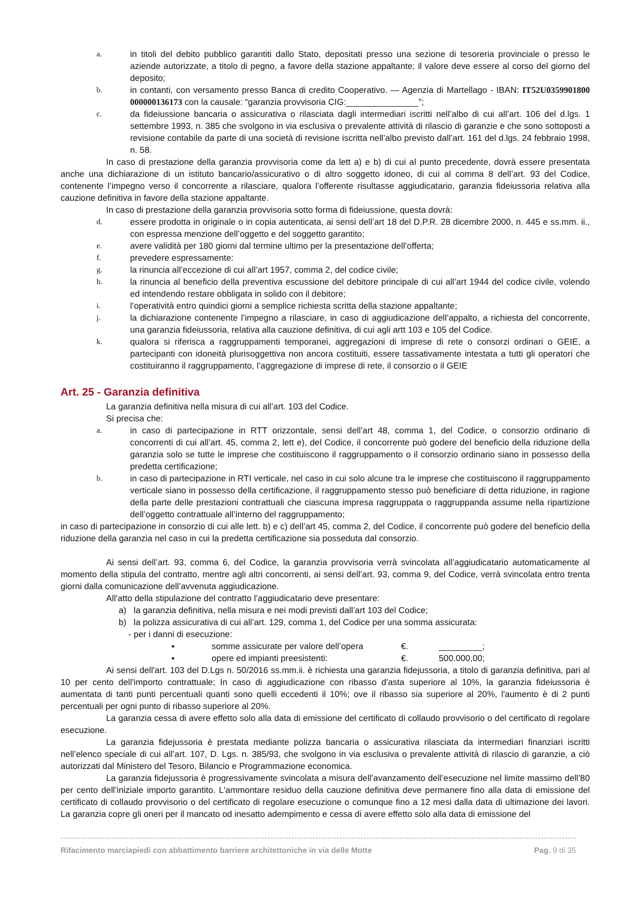a. in titoli del debito pubblico garantiti dallo Stato, depositati presso una sezione di tesoreria provinciale o presso le aziende autorizzate, a titolo di pegno, a favore della stazione appaltante; il valore deve essere al corso del giorno del deposito;
b. in contanti, con versamento presso Banca di credito Cooperativo. — Agenzia di Martellago - IBAN: IT52U0359901800 000000136173 con la causale: “garanzia provvisoria CIG:_______________”;
c. da fideiussione bancaria o assicurativa o rilasciata dagli intermediari iscritti nell’albo di cui all’art. 106 del d.lgs. 1 settembre 1993, n. 385 che svolgono in via esclusiva o prevalente attività di rilascio di garanzie e che sono sottoposti a revisione contabile da parte di una società di revisione iscritta nell’albo previsto dall’art. 161 del d.lgs. 24 febbraio 1998, n. 58.
In caso di prestazione della garanzia provvisoria come da lett a) e b) di cui al punto precedente, dovrà essere presentata anche una dichiarazione di un istituto bancario/assicurativo o di altro soggetto idoneo, di cui al comma 8 dell’art. 93 del Codice, contenente l’impegno verso il concorrente a rilasciare, qualora l’offerente risultasse aggiudicatario, garanzia fideiussoria relativa alla cauzione definitiva in favore della stazione appaltante.
In caso di prestazione della garanzia provvisoria sotto forma di fideiussione, questa dovrà:
d. essere prodotta in originale o in copia autenticata, ai sensi dell’art 18 del D.P.R. 28 dicembre 2000, n. 445 e ss.mm. ii., con espressa menzione dell’oggetto e del soggetto garantito;
e. avere validità per 180 giorni dal termine ultimo per la presentazione dell’offerta;
f. prevedere espressamente:
g. la rinuncia all’eccezione di cui all’art 1957, comma 2, del codice civile;
h. la rinuncia al beneficio della preventiva escussione del debitore principale di cui all’art 1944 del codice civile, volendo ed intendendo restare obbligata in solido con il debitore;
i. l’operatività entro quindici giorni a semplice richiesta scritta della stazione appaltante;
j. la dichiarazione contenente l’impegno a rilasciare, in caso di aggiudicazione dell’appalto, a richiesta del concorrente, una garanzia fideiussoria, relativa alla cauzione definitiva, di cui agli artt 103 e 105 del Codice.
k. qualora si riferisca a raggruppamenti temporanei, aggregazioni di imprese di rete o consorzi ordinari o GEIE, a partecipanti con idoneità plurisoggettiva non ancora costituiti, essere tassativamente intestata a tutti gli operatori che costituiranno il raggruppamento, l’aggregazione di imprese di rete, il consorzio o il GEIE
Art. 25 - Garanzia definitiva
La garanzia definitiva nella misura di cui all’art. 103 del Codice.
Si precisa che:
a. in caso di partecipazione in RTT orizzontale, sensi dell’art 48, comma 1, del Codice, o consorzio ordinario di concorrenti di cui all’art. 45, comma 2, lett e), del Codice, il concorrente può godere del beneficio della riduzione della garanzia solo se tutte le imprese che costituiscono il raggruppamento o il consorzio ordinario siano in possesso della predetta certificazione;
b. in caso di partecipazione in RTI verticale, nel caso in cui solo alcune tra le imprese che costituiscono il raggruppamento verticale siano in possesso della certificazione, il raggruppamento stesso può beneficiare di detta riduzione, in ragione della parte delle prestazioni contrattuali che ciascuna impresa raggruppata o raggruppanda assume nella ripartizione dell’oggetto contrattuale all’interno del raggruppamento;
in caso di partecipazione in consorzio di cui alle lett. b) e c) dell’art 45, comma 2, del Codice, il concorrente può godere del beneficio della riduzione della garanzia nel caso in cui la predetta certificazione sia posseduta dal consorzio.
Ai sensi dell’art. 93, comma 6, del Codice, la garanzia provvisoria verrà svincolata all’aggiudicatario automaticamente al momento della stipula del contratto, mentre agli altri concorrenti, ai sensi dell’art. 93, comma 9, del Codice, verrà svincolata entro trenta giorni dalla comunicazione dell’avvenuta aggiudicazione.
All’atto della stipulazione del contratto l’aggiudicatario deve presentare:
a) la garanzia definitiva, nella misura e nei modi previsti dall’art 103 del Codice;
b) la polizza assicurativa di cui all’art. 129, comma 1, del Codice per una somma assicurata:
- per i danni di esecuzione:
▪ somme assicurate per valore dell’opera €. _________;
▪ opere ed impianti preesistenti: €. 500.000,00;
Ai sensi dell'art. 103 del D.Lgs n. 50/2016 ss.mm.ii. è richiesta una garanzia fidejussoria, a titolo di garanzia definitiva, pari al 10 per cento dell'importo contrattuale; In caso di aggiudicazione con ribasso d'asta superiore al 10%, la garanzia fideiussoria è aumentata di tanti punti percentuali quanti sono quelli eccedenti il 10%; ove il ribasso sia superiore al 20%, l'aumento è di 2 punti percentuali per ogni punto di ribasso superiore al 20%.
La garanzia cessa di avere effetto solo alla data di emissione del certificato di collaudo provvisorio o del certificato di regolare esecuzione.
La garanzia fidejussoria è prestata mediante polizza bancaria o assicurativa rilasciata da intermediari finanziari iscritti nell’elenco speciale di cui all’art. 107, D. Lgs. n. 385/93, che svolgono in via esclusiva o prevalente attività di rilascio di garanzie, a ciò autorizzati dal Ministero del Tesoro, Bilancio e Programmazione economica.
La garanzia fidejussoria è progressivamente svincolata a misura dell’avanzamento dell’esecuzione nel limite massimo dell’80 per cento dell’iniziale importo garantito. L'ammontare residuo della cauzione definitiva deve permanere fino alla data di emissione del certificato di collaudo provvisorio o del certificato di regolare esecuzione o comunque fino a 12 mesi dalla data di ultimazione dei lavori. La garanzia copre gli oneri per il mancato od inesatto adempimento e cessa di avere effetto solo alla data di emissione del
Rifacimento marciapiedi con abbattimento barriere architettoniche in via delle Motte Pag. 9 di 35